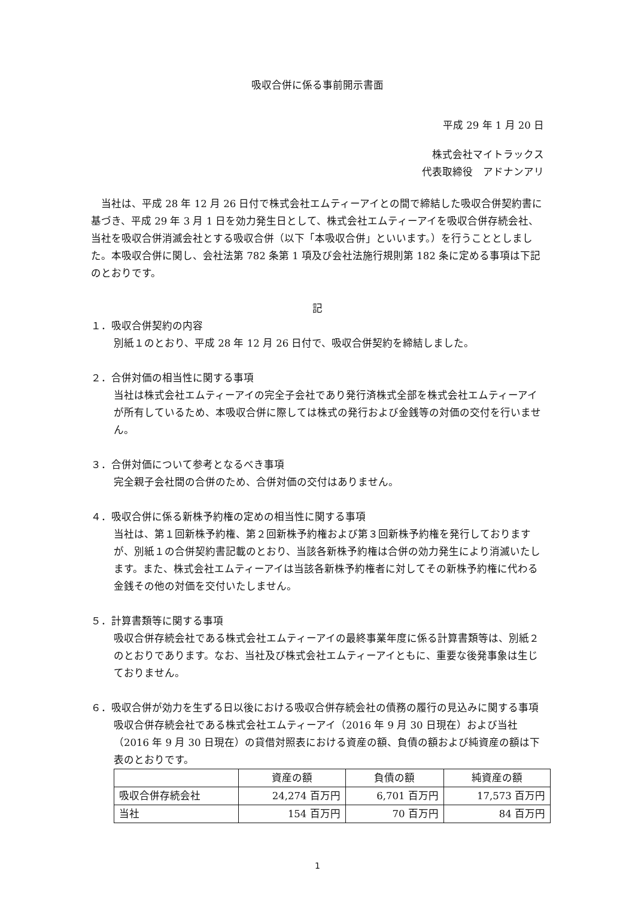吸収合併に係る事前開示書面
平成 29 年 1 月 20 日
株式会社マイトラックス
代表取締役　アドナンアリ
　当社は、平成 28 年 12 月 26 日付で株式会社エムティーアイとの間で締結した吸収合併契約書に基づき、平成 29 年 3 月 1 日を効力発生日として、株式会社エムティーアイを吸収合併存続会社、当社を吸収合併消滅会社とする吸収合併（以下「本吸収合併」といいます。）を行うこととしました。本吸収合併に関し、会社法第 782 条第 1 項及び会社法施行規則第 182 条に定める事項は下記のとおりです。
記
１．吸収合併契約の内容
別紙１のとおり、平成 28 年 12 月 26 日付で、吸収合併契約を締結しました。
２．合併対価の相当性に関する事項
当社は株式会社エムティーアイの完全子会社であり発行済株式全部を株式会社エムティーアイが所有しているため、本吸収合併に際しては株式の発行および金銭等の対価の交付を行いません。
３．合併対価について参考となるべき事項
完全親子会社間の合併のため、合併対価の交付はありません。
４．吸収合併に係る新株予約権の定めの相当性に関する事項
当社は、第１回新株予約権、第２回新株予約権および第３回新株予約権を発行しておりますが、別紙１の合併契約書記載のとおり、当該各新株予約権は合併の効力発生により消滅いたします。また、株式会社エムティーアイは当該各新株予約権者に対してその新株予約権に代わる金銭その他の対価を交付いたしません。
５．計算書類等に関する事項
吸収合併存続会社である株式会社エムティーアイの最終事業年度に係る計算書類等は、別紙２のとおりであります。なお、当社及び株式会社エムティーアイともに、重要な後発事象は生じておりません。
６．吸収合併が効力を生ずる日以後における吸収合併存続会社の債務の履行の見込みに関する事項
吸収合併存続会社である株式会社エムティーアイ（2016 年 9 月 30 日現在）および当社（2016 年 9 月 30 日現在）の貸借対照表における資産の額、負債の額および純資産の額は下表のとおりです。
| | 資産の額 | 負債の額 | 純資産の額 |
| --- | --- | --- | --- |
| 吸収合併存続会社 | 24,274 百万円 | 6,701 百万円 | 17,573 百万円 |
| 当社 | 154 百万円 | 70 百万円 | 84 百万円 |
1